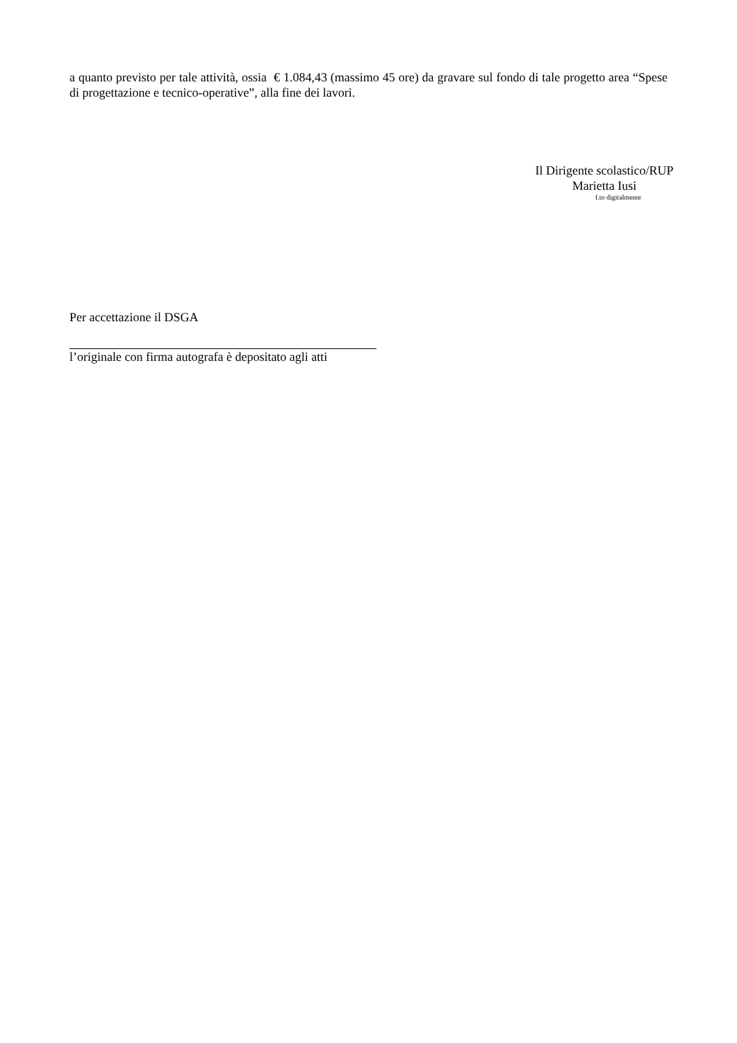a quanto previsto per tale attività, ossia € 1.084,43 (massimo 45 ore) da gravare sul fondo di tale progetto area “Spese di progettazione e tecnico-operative”, alla fine dei lavori.
Il Dirigente scolastico/RUP
Marietta Iusi
f.to digitalmente
Per accettazione il DSGA
l’originale con firma autografa è depositato agli atti